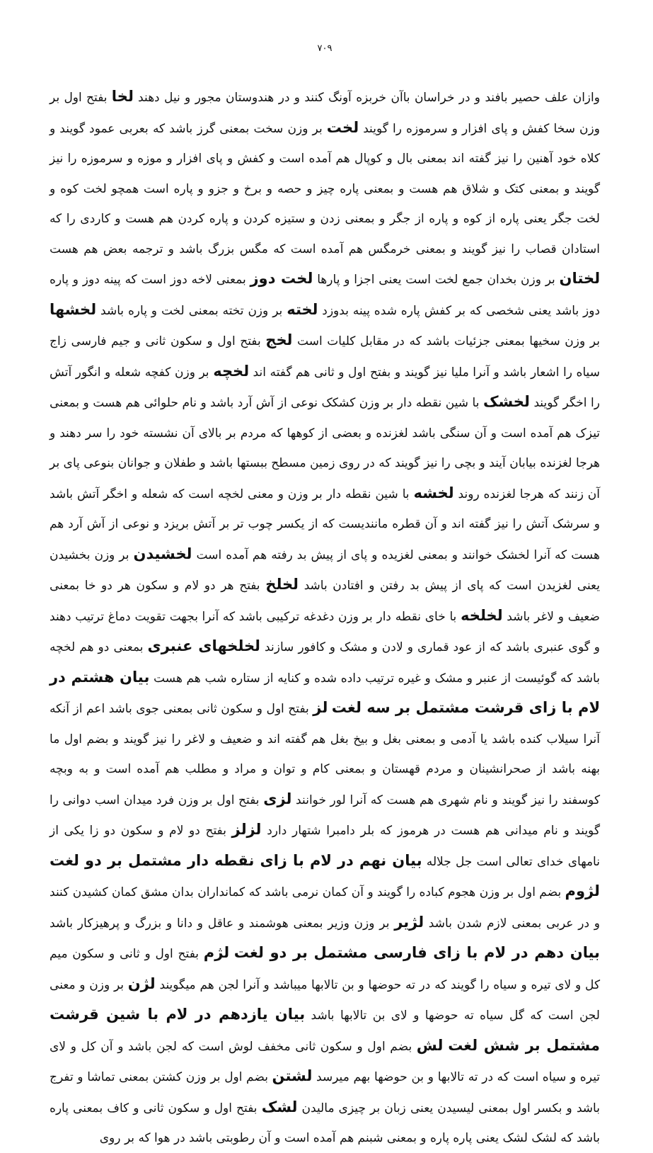۷۰۹
وازان علف حصیر بافند و در خراسان باآن خربزه آونگ کنند و در هندوستان مجور و نیل دهند لخا بفتح اول بر وزن سخا کفش و پای افزار و سرموزه را گویند لخت بر وزن سخت بمعنی گرز باشد که بعربی عمود گویند و کلاه خود آهنین را نیز گفته اند بمعنی بال و کوپال هم آمده است و کفش و پای افزار و موزه و سرموزه را نیز گویند و بمعنی کتک و شلاق هم هست و بمعنی پاره چیز و حصه و برخ و جزو و پاره است همچو لخت کوه و لخت جگر یعنی پاره از کوه و پاره از جگر و بمعنی زدن و ستیزه کردن و پاره کردن هم هست و کاردی را که استادان قصاب را نیز گویند و بمعنی خرمگس هم آمده است که مگس بزرگ باشد و ترجمه بعض هم هست لختان بر وزن بخدان جمع لخت است یعنی اجزا و پارها لخت دوز بمعنی لاخه دوز است که پینه دوز و پاره دوز باشد یعنی شخصی که بر کفش پاره شده پینه بدوزد لخته بر وزن تخته بمعنی لخت و پاره باشد لخشها بر وزن سخیها بمعنی جزئیات باشد که در مقابل کلیات است لخج بفتح اول و سکون ثانی و جیم فارسی زاج سیاه را اشعار باشد و آنرا ملیا نیز گویند و بفتح اول و ثانی هم گفته اند لخچه بر وزن کفچه شعله و انگور آتش را اخگر گویند لخشک با شین نقطه دار بر وزن کشکک نوعی از آش آرد باشد و نام حلوائی هم هست و بمعنی تیزک هم آمده است و آن سنگی باشد لغزنده و بعضی از کوهها که مردم بر بالای آن نشسته خود را سر دهند و هرجا لغزنده بیابان آیند و بچی را نیز گویند که در روی زمین مسطح ببستها باشد و طفلان و جوانان بنوعی پای بر آن زنند که هرجا لغزنده روند لخشه با شین نقطه دار بر وزن و معنی لخچه است که شعله و اخگر آتش باشد و سرشک آتش را نیز گفته اند و آن قطره مانندیست که از یکسر چوب تر بر آتش بریزد و نوعی از آش آرد هم هست که آنرا لخشک خوانند و بمعنی لغزیده و پای از پیش بد رفته هم آمده است لخشیدن بر وزن بخشیدن یعنی لغزیدن است که پای از پیش بد رفتن و افتادن باشد لخلخ بفتح هر دو لام و سکون هر دو خا بمعنی ضعیف و لاغر باشد لخلخه با خای نقطه دار بر وزن دغدغه ترکیبی باشد که آنرا بجهت تقویت دماغ ترتیب دهند و گوی عنبری باشد که از عود قماری و لادن و مشک و کافور سازند لخلخهای عنبری بمعنی دو هم لخچه باشد که گوئیست از عنبر و مشک و غیره ترتیب داده شده و کنایه از ستاره شب هم هست بیان هشتم در لام با زای قرشت مشتمل بر سه لغت لز بفتح اول و سکون ثانی بمعنی جوی باشد اعم از آنکه آنرا سیلاب کنده باشد یا آدمی و بمعنی بغل و بیخ بغل هم گفته اند و ضعیف و لاغر را نیز گویند و بضم اول ما بهنه باشد از صحرانشینان و مردم قهستان و بمعنی کام و توان و مراد و مطلب هم آمده است و به وبچه کوسفند را نیز گویند و نام شهری هم هست که آنرا لور خوانند لزی بفتح اول بر وزن فرد میدان اسب دوانی را گویند و نام میدانی هم هست در هرموز که بلر دامبرا شتهار دارد لزلز بفتح دو لام و سکون دو زا یکی از نامهای خدای تعالی است جل جلاله بیان نهم در لام با زای نقطه دار مشتمل بر دو لغت لژوم بضم اول بر وزن هجوم کباده را گویند و آن کمان نرمی باشد که کمانداران بدان مشق کمان کشیدن کنند و در عربی بمعنی لازم شدن باشد لژیر بر وزن وزیر بمعنی هوشمند و عاقل و دانا و بزرگ و پرهیزکار باشد بیان دهم در لام با زای فارسی مشتمل بر دو لغت لژم بفتح اول و ثانی و سکون میم کل و لای تیره و سیاه را گویند که در ته حوضها و بن تالابها میباشد و آنرا لجن هم میگویند لژن بر وزن و معنی لجن است که گل سیاه ته حوضها و لای بن تالابها باشد بیان یازدهم در لام با شین قرشت مشتمل بر شش لغت لش بضم اول و سکون ثانی مخفف لوش است که لجن باشد و آن کل و لای تیره و سیاه است که در ته تالابها و بن حوضها بهم میرسد لشتن بضم اول بر وزن کشتن بمعنی تماشا و تفرج باشد و بکسر اول بمعنی لیسیدن یعنی زبان بر چیزی مالیدن لشک بفتح اول و سکون ثانی و کاف بمعنی پاره باشد که لشک لشک یعنی پاره پاره و بمعنی شبنم هم آمده است و آن رطوبتی باشد در هوا که بر روی